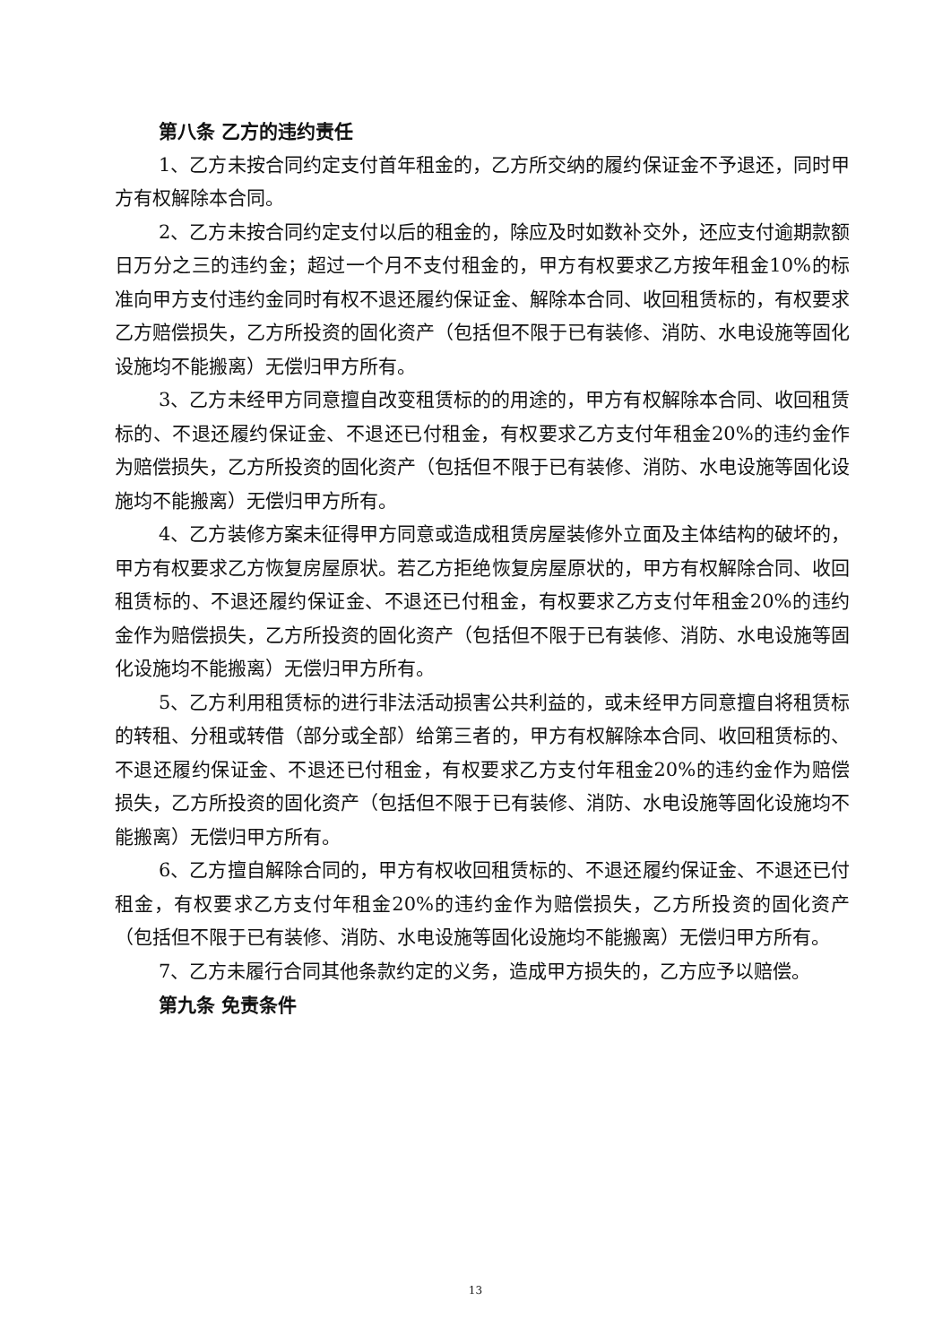第八条 乙方的违约责任
1、乙方未按合同约定支付首年租金的，乙方所交纳的履约保证金不予退还，同时甲方有权解除本合同。
2、乙方未按合同约定支付以后的租金的，除应及时如数补交外，还应支付逾期款额日万分之三的违约金；超过一个月不支付租金的，甲方有权要求乙方按年租金10%的标准向甲方支付违约金同时有权不退还履约保证金、解除本合同、收回租赁标的，有权要求乙方赔偿损失，乙方所投资的固化资产（包括但不限于已有装修、消防、水电设施等固化设施均不能搬离）无偿归甲方所有。
3、乙方未经甲方同意擅自改变租赁标的的用途的，甲方有权解除本合同、收回租赁标的、不退还履约保证金、不退还已付租金，有权要求乙方支付年租金20%的违约金作为赔偿损失，乙方所投资的固化资产（包括但不限于已有装修、消防、水电设施等固化设施均不能搬离）无偿归甲方所有。
4、乙方装修方案未征得甲方同意或造成租赁房屋装修外立面及主体结构的破坏的，甲方有权要求乙方恢复房屋原状。若乙方拒绝恢复房屋原状的，甲方有权解除合同、收回租赁标的、不退还履约保证金、不退还已付租金，有权要求乙方支付年租金20%的违约金作为赔偿损失，乙方所投资的固化资产（包括但不限于已有装修、消防、水电设施等固化设施均不能搬离）无偿归甲方所有。
5、乙方利用租赁标的进行非法活动损害公共利益的，或未经甲方同意擅自将租赁标的转租、分租或转借（部分或全部）给第三者的，甲方有权解除本合同、收回租赁标的、不退还履约保证金、不退还已付租金，有权要求乙方支付年租金20%的违约金作为赔偿损失，乙方所投资的固化资产（包括但不限于已有装修、消防、水电设施等固化设施均不能搬离）无偿归甲方所有。
6、乙方擅自解除合同的，甲方有权收回租赁标的、不退还履约保证金、不退还已付租金，有权要求乙方支付年租金20%的违约金作为赔偿损失，乙方所投资的固化资产（包括但不限于已有装修、消防、水电设施等固化设施均不能搬离）无偿归甲方所有。
7、乙方未履行合同其他条款约定的义务，造成甲方损失的，乙方应予以赔偿。
第九条 免责条件
13